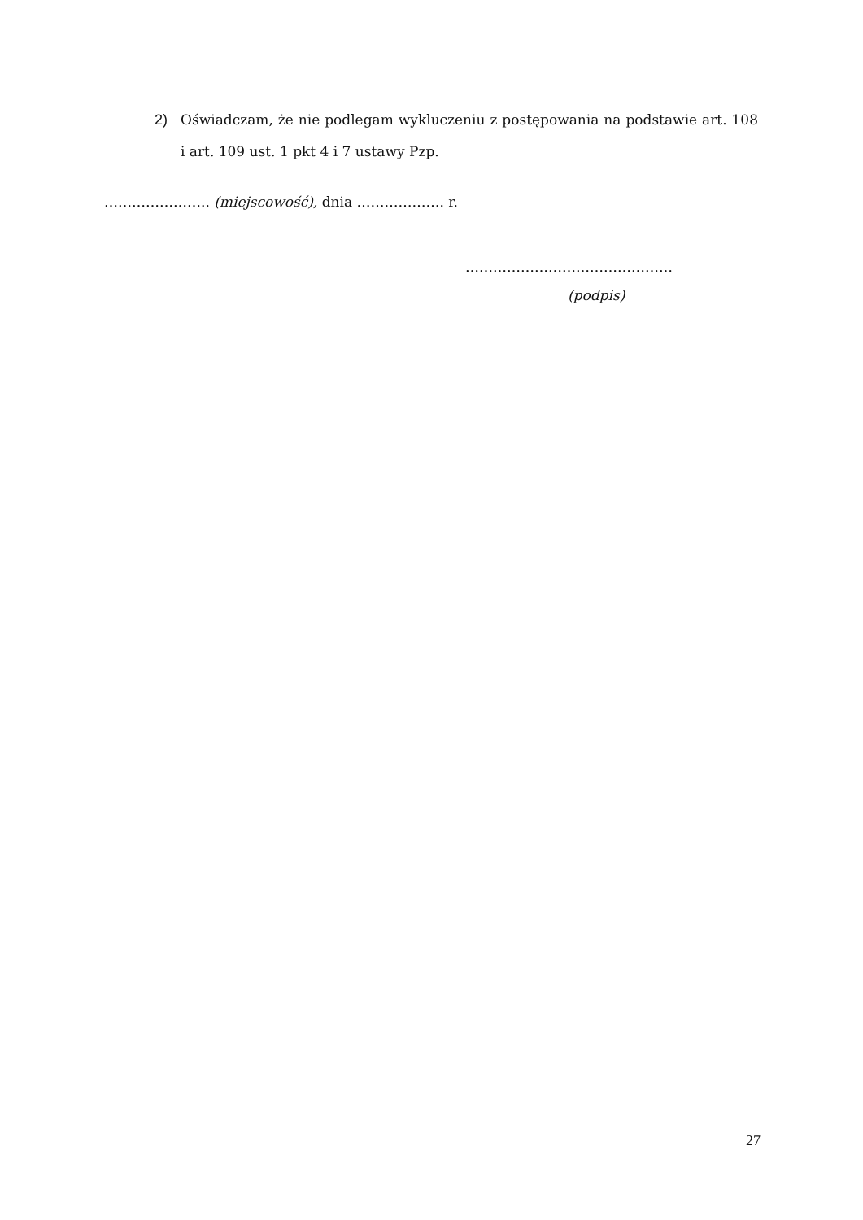2) Oświadczam, że nie podlegam wykluczeniu z postępowania na podstawie art. 108 i art. 109 ust. 1 pkt 4 i 7 ustawy Pzp.
………………….. (miejscowość), dnia ………………. r.
………………………………………
(podpis)
27